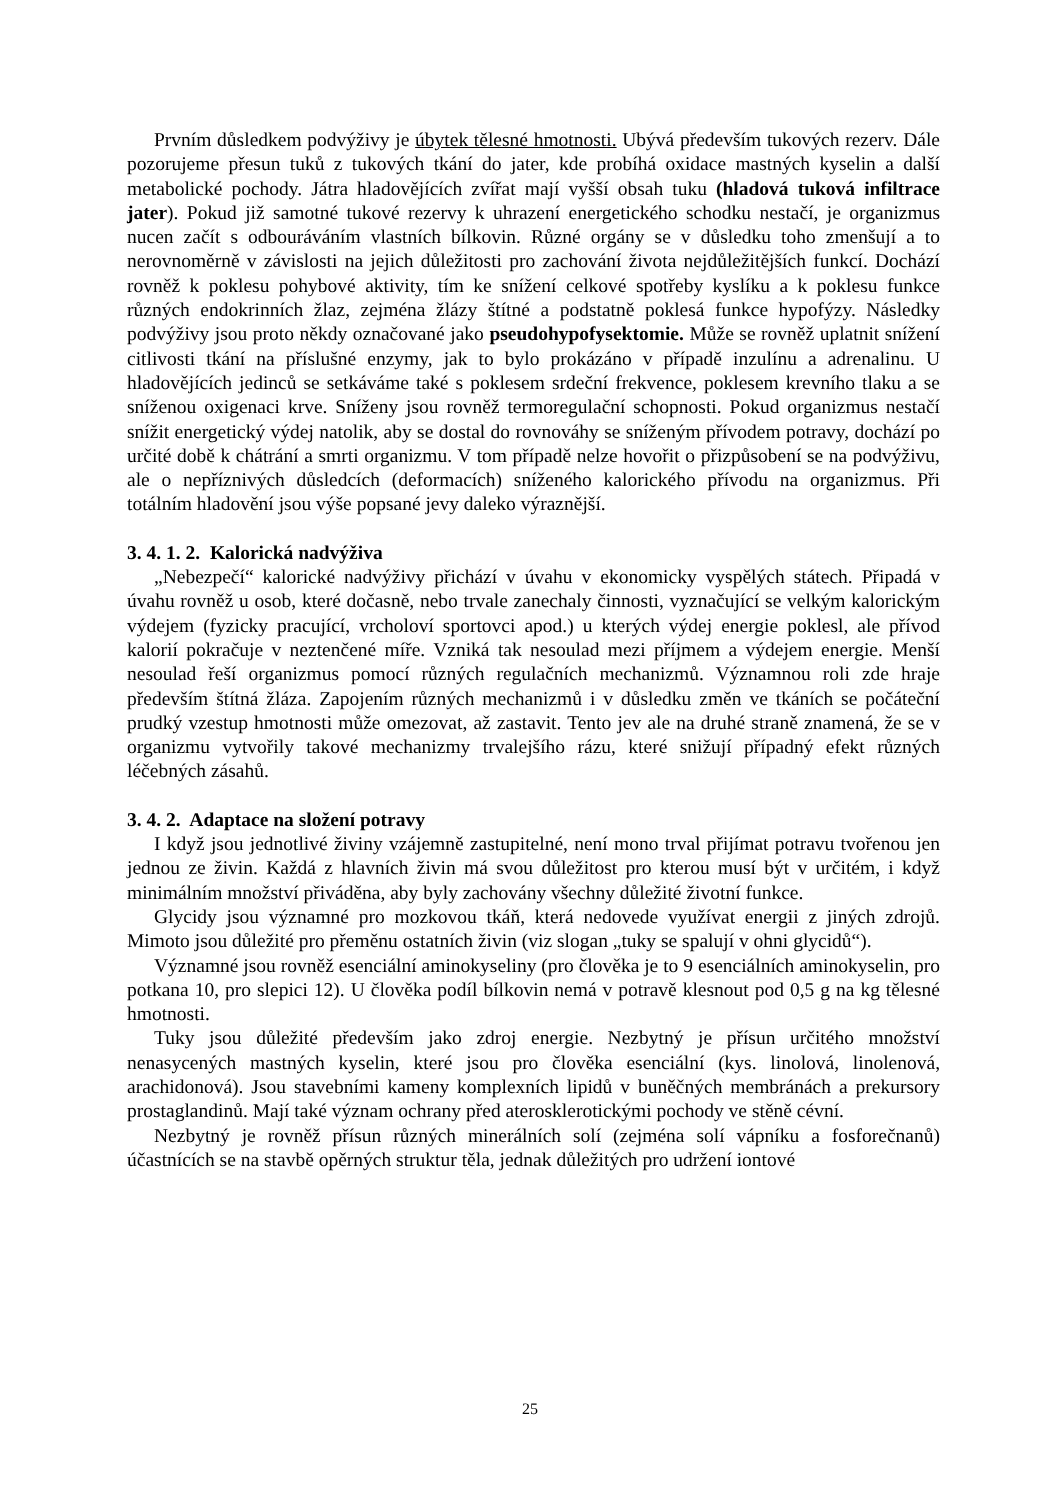Prvním důsledkem podvýživy je úbytek tělesné hmotnosti. Ubývá především tukových rezerv. Dále pozorujeme přesun tuků z tukových tkání do jater, kde probíhá oxidace mastných kyselin a další metabolické pochody. Játra hladovějících zvířat mají vyšší obsah tuku (hladová tuková infiltrace jater). Pokud již samotné tukové rezervy k uhrazení energetického schodku nestačí, je organizmus nucen začít s odbouráváním vlastních bílkovin. Různé orgány se v důsledku toho zmenšují a to nerovnoměrně v závislosti na jejich důležitosti pro zachování života nejdůležitějších funkcí. Dochází rovněž k poklesu pohybové aktivity, tím ke snížení celkové spotřeby kyslíku a k poklesu funkce různých endokrinních žlaz, zejména žlázy štítné a podstatně poklesá funkce hypofýzy. Následky podvýživy jsou proto někdy označované jako pseudohypofysektomie. Může se rovněž uplatnit snížení citlivosti tkání na příslušné enzymy, jak to bylo prokázáno v případě inzulínu a adrenalinu. U hladovějících jedinců se setkáváme také s poklesem srdeční frekvence, poklesem krevního tlaku a se sníženou oxigenaci krve. Sníženy jsou rovněž termoregulační schopnosti. Pokud organizmus nestačí snížit energetický výdej natolik, aby se dostal do rovnováhy se sníženým přívodem potravy, dochází po určité době k chátrání a smrti organizmu. V tom případě nelze hovořit o přizpůsobení se na podvýživu, ale o nepříznivých důsledcích (deformacích) sníženého kalorického přívodu na organizmus. Při totálním hladovění jsou výše popsané jevy daleko výraznější.
3. 4. 1. 2. Kalorická nadvýživa
„Nebezpečí“ kalorické nadvýživy přichází v úvahu v ekonomicky vyspělých státech. Připadá v úvahu rovněž u osob, které dočasně, nebo trvale zanechaly činnosti, vyznačující se velkým kalorickým výdejem (fyzicky pracující, vrcholoví sportovci apod.) u kterých výdej energie poklesl, ale přívod kalorií pokračuje v neztenčené míře. Vzniká tak nesoulad mezi příjmem a výdejem energie. Menší nesoulad řeší organizmus pomocí různých regulačních mechanizmů. Významnou roli zde hraje především štítná žláza. Zapojením různých mechanizmů i v důsledku změn ve tkáních se počáteční prudký vzestup hmotnosti může omezovat, až zastavit. Tento jev ale na druhé straně znamená, že se v organizmu vytvořily takové mechanizmy trvalejšího rázu, které snižují případný efekt různých léčebných zásahů.
3. 4. 2. Adaptace na složení potravy
I když jsou jednotlivé živiny vzájemně zastupitelné, není mono trval přijímat potravu tvořenou jen jednou ze živin. Každá z hlavních živin má svou důležitost pro kterou musí být v určitém, i když minimálním množství přiváděna, aby byly zachovány všechny důležité životní funkce.
Glycidy jsou významné pro mozkovou tkáň, která nedovede využívat energii z jiných zdrojů. Mimoto jsou důležité pro přeměnu ostatních živin (viz slogan „tuky se spalují v ohni glycidů“).
Významné jsou rovněž esenciální aminokyseliny (pro člověka je to 9 esenciálních aminokyselin, pro potkana 10, pro slepici 12). U člověka podíl bílkovin nemá v potravě klesnout pod 0,5 g na kg tělesné hmotnosti.
Tuky jsou důležité především jako zdroj energie. Nezbytný je přísun určitého množství nenasycených mastných kyselin, které jsou pro člověka esenciální (kys. linolová, linolenová, arachidonová). Jsou stavebními kameny komplexních lipidů v buněčných membránách a prekursory prostaglandinů. Mají také význam ochrany před aterosklerotickými pochody ve stěně cévní.
Nezbytný je rovněž přísun různých minerálních solí (zejména solí vápníku a fosforečnanů) účastnících se na stavbě opěrných struktur těla, jednak důležitých pro udržení iontové
25